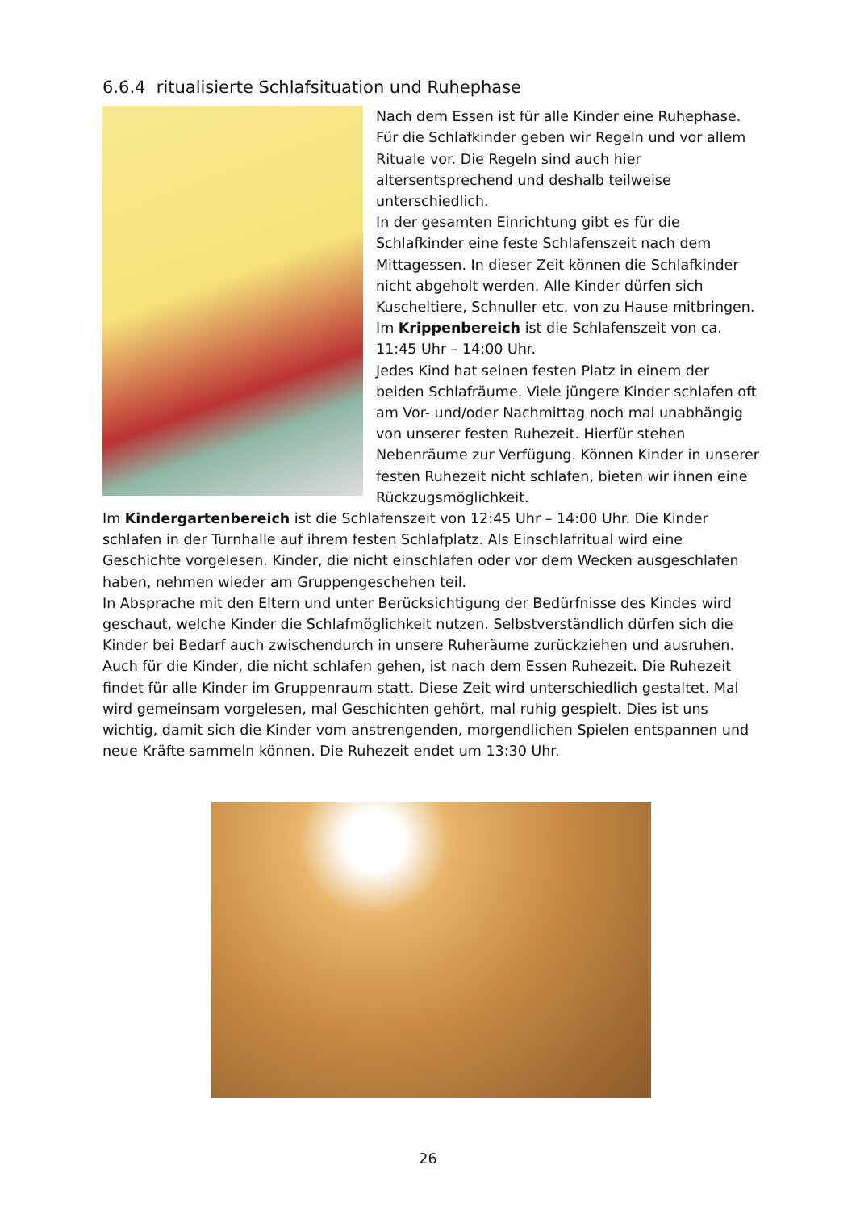6.6.4 ritualisierte Schlafsituation und Ruhephase
Nach dem Essen ist für alle Kinder eine Ruhephase. Für die Schlafkinder geben wir Regeln und vor allem Rituale vor. Die Regeln sind auch hier altersentsprechend und deshalb teilweise unterschiedlich.
In der gesamten Einrichtung gibt es für die Schlafkinder eine feste Schlafenszeit nach dem Mittagessen. In dieser Zeit können die Schlafkinder nicht abgeholt werden. Alle Kinder dürfen sich Kuscheltiere, Schnuller etc. von zu Hause mitbringen. Im Krippenbereich ist die Schlafenszeit von ca. 11:45 Uhr – 14:00 Uhr.
Jedes Kind hat seinen festen Platz in einem der beiden Schlafräume. Viele jüngere Kinder schlafen oft am Vor- und/oder Nachmittag noch mal unabhängig von unserer festen Ruhezeit. Hierfür stehen Nebenräume zur Verfügung. Können Kinder in unserer festen Ruhezeit nicht schlafen, bieten wir ihnen eine Rückzugsmöglichkeit.
Im Kindergartenbereich ist die Schlafenszeit von 12:45 Uhr – 14:00 Uhr. Die Kinder schlafen in der Turnhalle auf ihrem festen Schlafplatz. Als Einschlafritual wird eine Geschichte vorgelesen. Kinder, die nicht einschlafen oder vor dem Wecken ausgeschlafen haben, nehmen wieder am Gruppengeschehen teil.
In Absprache mit den Eltern und unter Berücksichtigung der Bedürfnisse des Kindes wird geschaut, welche Kinder die Schlafmöglichkeit nutzen. Selbstverständlich dürfen sich die Kinder bei Bedarf auch zwischendurch in unsere Ruheräume zurückziehen und ausruhen. Auch für die Kinder, die nicht schlafen gehen, ist nach dem Essen Ruhezeit. Die Ruhezeit findet für alle Kinder im Gruppenraum statt. Diese Zeit wird unterschiedlich gestaltet. Mal wird gemeinsam vorgelesen, mal Geschichten gehört, mal ruhig gespielt. Dies ist uns wichtig, damit sich die Kinder vom anstrengenden, morgendlichen Spielen entspannen und neue Kräfte sammeln können. Die Ruhezeit endet um 13:30 Uhr.
26